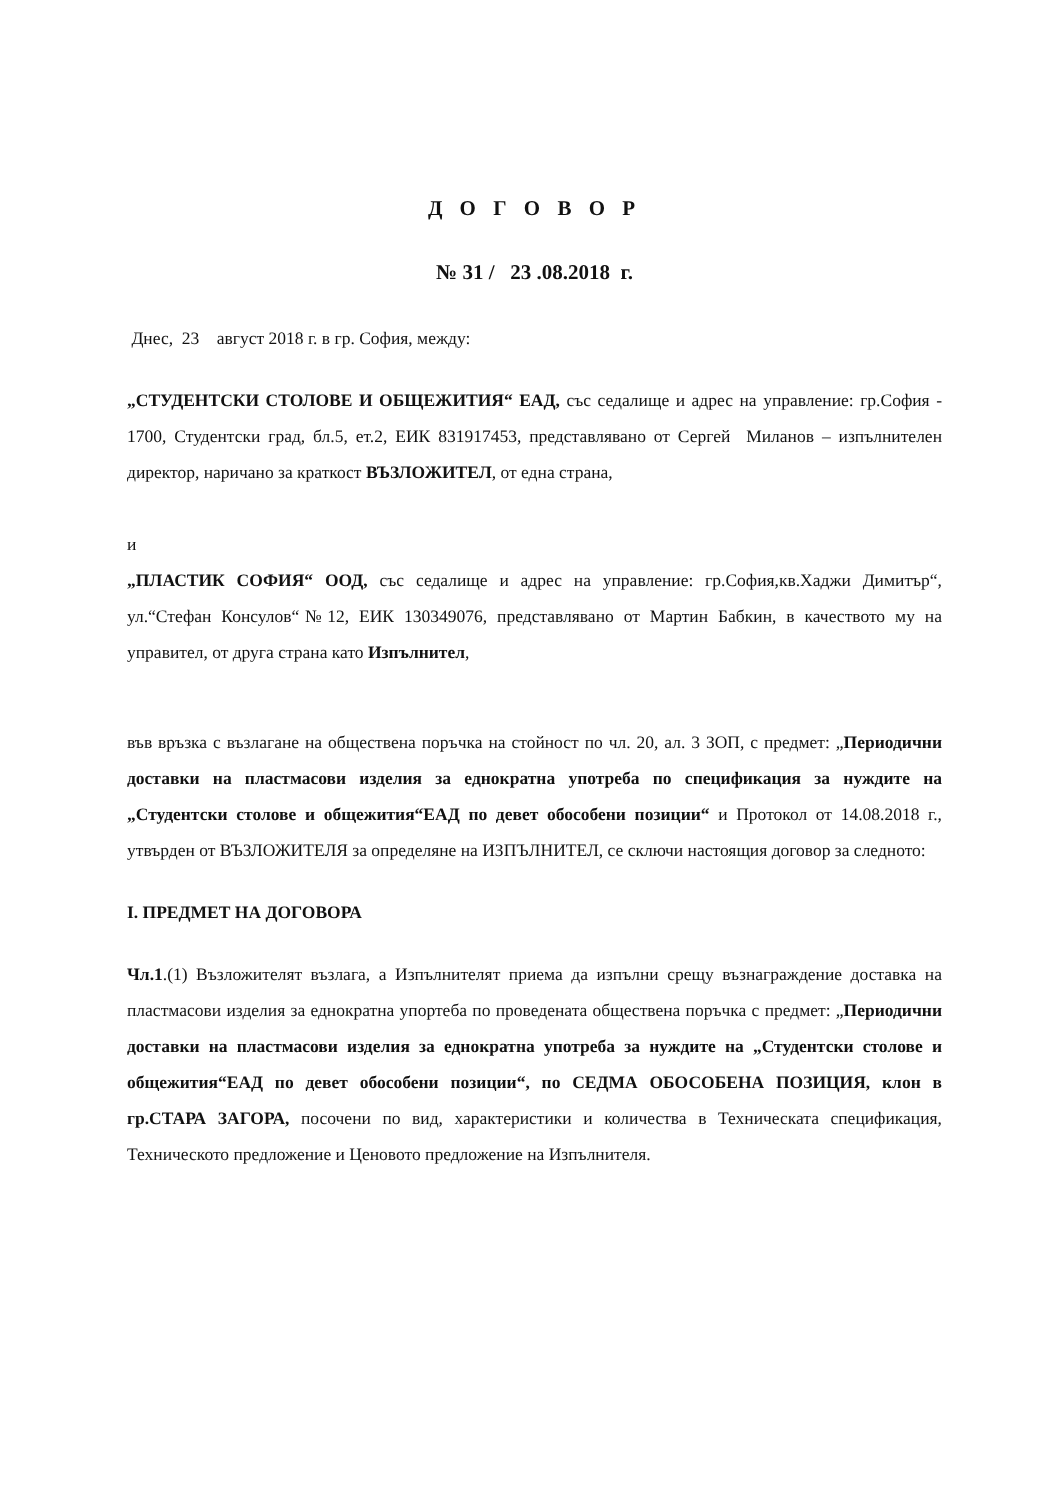Д О Г О В О Р
№ 31 / 23 .08.2018 г.
Днес, 23 август 2018 г. в гр. София, между:
„СТУДЕНТСКИ СТОЛОВЕ И ОБЩЕЖИТИЯ“ ЕАД, със седалище и адрес на управление: гр.София - 1700, Студентски град, бл.5, ет.2, ЕИК 831917453, представлявано от Сергей Миланов – изпълнителен директор, наричано за краткост ВЪЗЛОЖИТЕЛ, от една страна,
и
„ПЛАСТИК СОФИЯ“ ООД, със седалище и адрес на управление: гр.София,кв.Хаджи Димитър“, ул.“Стефан Консулов“№12, ЕИК 130349076, представлявано от Мартин Бабкин, в качеството му на управител, от друга страна като Изпълнител,
във връзка с възлагане на обществена поръчка на стойност по чл. 20, ал. 3 ЗОП, с предмет: „Периодични доставки на пластмасови изделия за еднократна употреба по спецификация за нуждите на „Студентски столове и общежития“ЕАД по девет обособени позиции“ и Протокол от 14.08.2018 г., утвърден от ВЪЗЛОЖИТЕЛЯ за определяне на ИЗПЪЛНИТЕЛ, се сключи настоящия договор за следното:
I. ПРЕДМЕТ НА ДОГОВОРА
Чл.1.(1) Възложителят възлага, а Изпълнителят приема да изпълни срещу възнаграждение доставка на пластмасови изделия за еднократна упортеба по проведената обществена поръчка с предмет: „Периодични доставки на пластмасови изделия за еднократна употреба за нуждите на „Студентски столове и общежития“ЕАД по девет обособени позиции“, по СЕДМА ОБОСОБЕНА ПОЗИЦИЯ, клон в гр.СТАРА ЗАГОРА, посочени по вид, характеристики и количества в Техническата спецификация, Техническото предложение и Ценовото предложение на Изпълнителя.